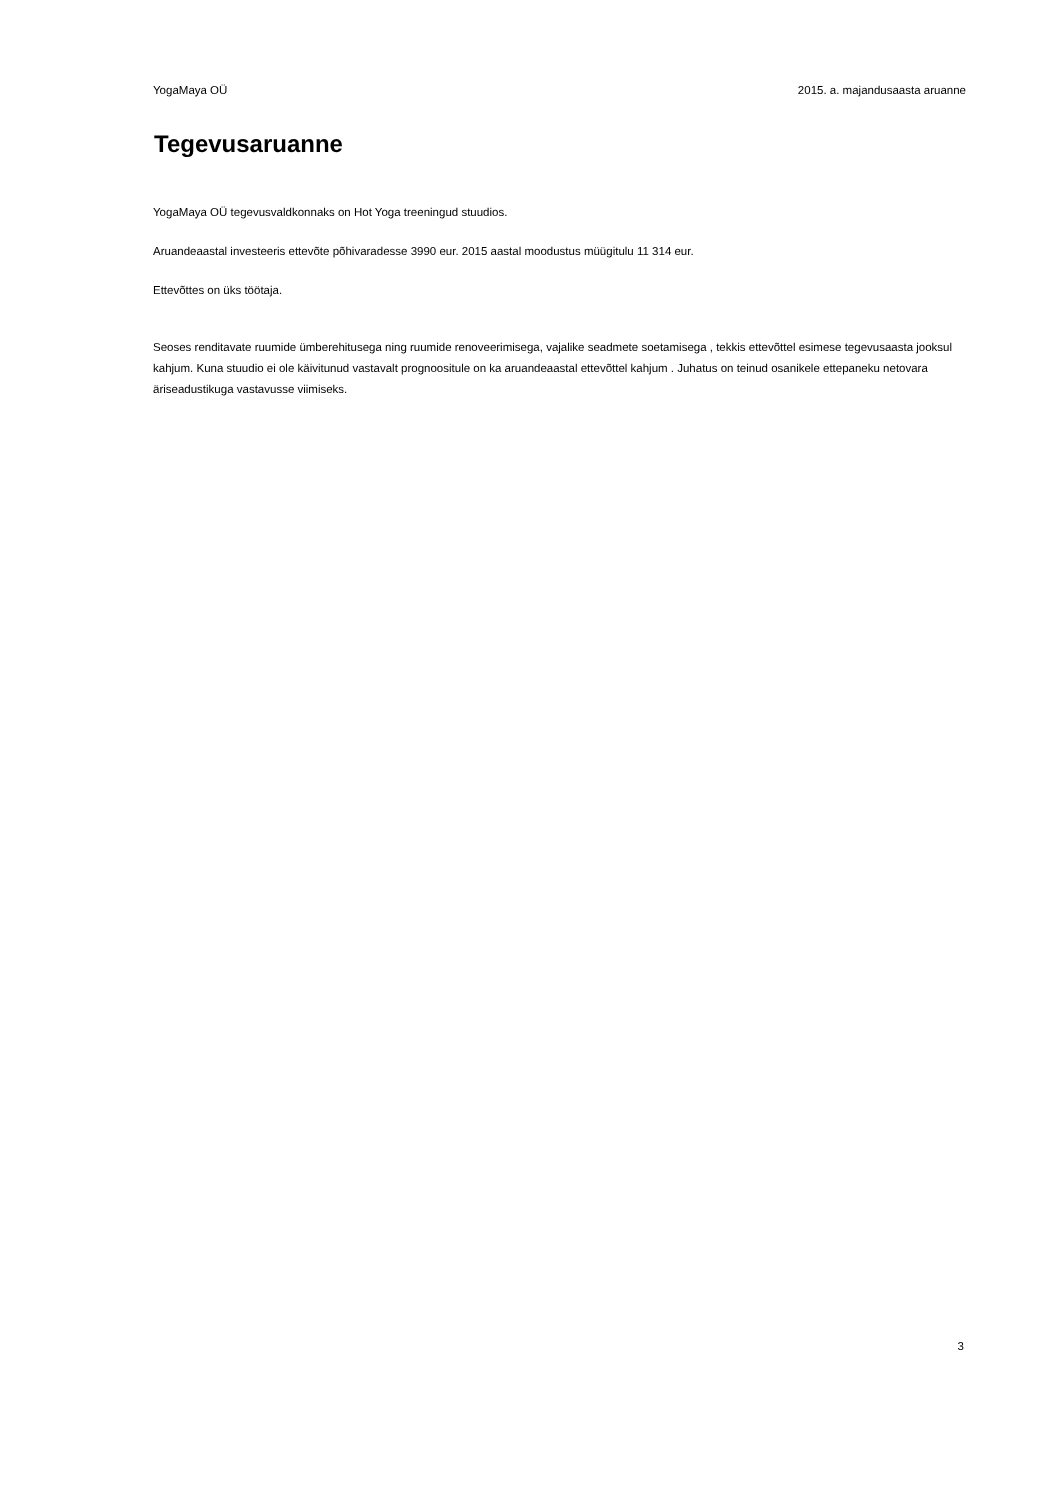YogaMaya OÜ 2015. a. majandusaasta aruanne
Tegevusaruanne
YogaMaya OÜ tegevusvaldkonnaks on Hot Yoga treeningud stuudios.
Aruandeaastal investeeris ettevõte põhivaradesse 3990 eur. 2015 aastal moodustus müügitulu 11 314 eur.
Ettevõttes on üks töötaja.
Seoses renditavate ruumide ümberehitusega ning ruumide renoveerimisega, vajalike seadmete soetamisega , tekkis ettevõttel esimese tegevusaasta jooksul kahjum. Kuna stuudio ei ole käivitunud vastavalt prognoositule on ka aruandeaastal ettevõttel kahjum . Juhatus on teinud osanikele ettepaneku netovara äriseadustikuga vastavusse viimiseks.
3